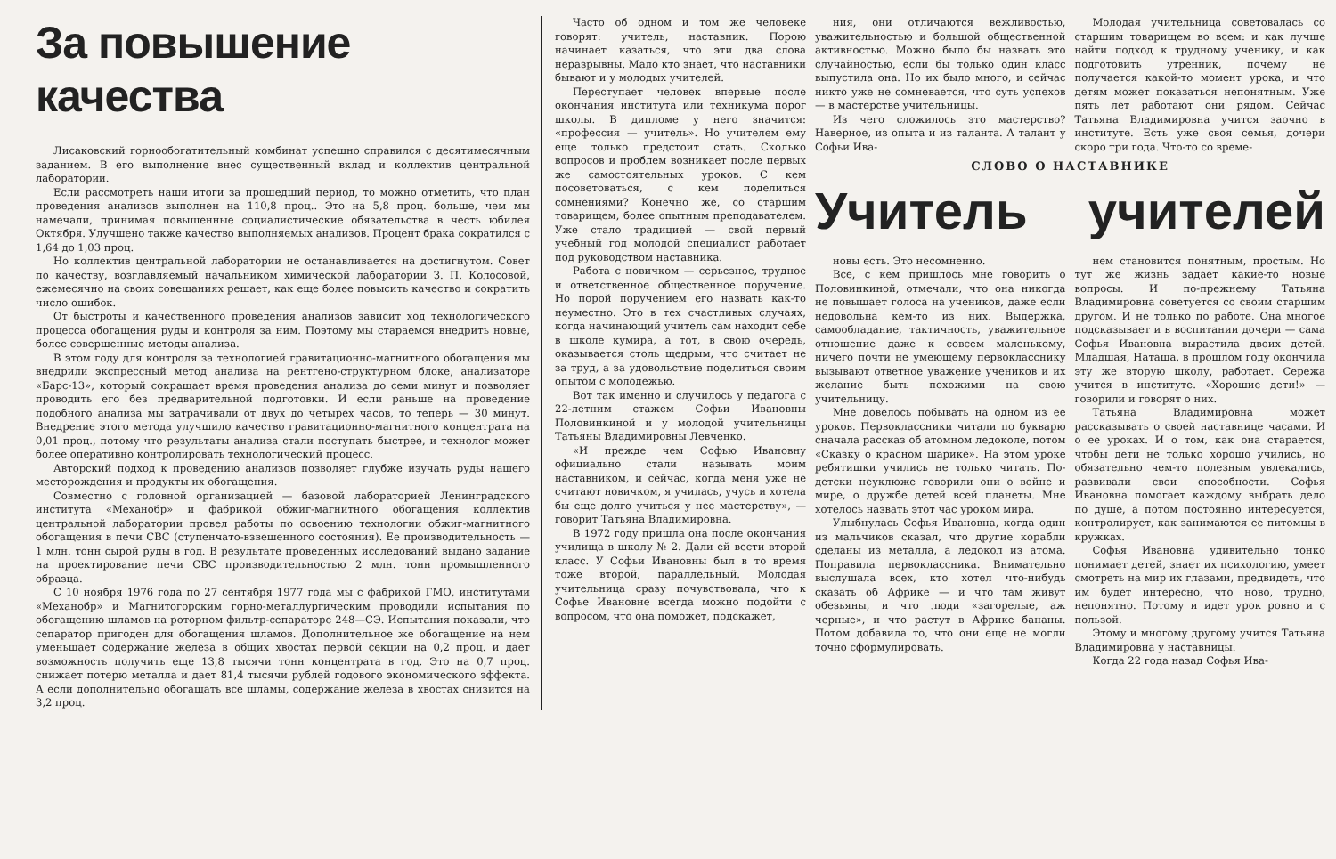За повышение качества
Лисаковский горнообогатительный комбинат успешно справился с десятимесячным заданием. В его выполнение внес существенный вклад и коллектив центральной лаборатории.
Если рассмотреть наши итоги за прошедший период, то можно отметить, что план проведения анализов выполнен на 110,8 проц.. Это на 5,8 проц. больше, чем мы намечали, принимая повышенные социалистические обязательства в честь юбилея Октября. Улучшено также качество выполняемых анализов. Процент брака сократился с 1,64 до 1,03 проц.
Но коллектив центральной лаборатории не останавливается на достигнутом. Совет по качеству, возглавляемый начальником химической лаборатории З. П. Колосовой, ежемесячно на своих совещаниях решает, как еще более повысить качество и сократить число ошибок.
От быстроты и качественного проведения анализов зависит ход технологического процесса обогащения руды и контроля за ним. Поэтому мы стараемся внедрить новые, более совершенные методы анализа.
В этом году для контроля за технологией гравитационно-магнитного обогащения мы внедрили экспрессный метод анализа на рентгено-структурном блоке, анализаторе «Барс-13», который сокращает время проведения анализа до семи минут и позволяет проводить его без предварительной подготовки. И если раньше на проведение подобного анализа мы затрачивали от двух до четырех часов, то теперь — 30 минут. Внедрение этого метода улучшило качество гравитационно-магнитного концентрата на 0,01 проц., потому что результаты анализа стали поступать быстрее, и технолог может более оперативно контролировать технологический процесс.
Авторский подход к проведению анализов позволяет глубже изучать руды нашего месторождения и продукты их обогащения.
Совместно с головной организацией — базовой лабораторией Ленинградского института «Механобр» и фабрикой обжиг-магнитного обогащения коллектив центральной лаборатории провел работы по освоению технологии обжиг-магнитного обогащения в печи СВС (ступенчато-взвешенного состояния). Ее производительность — 1 млн. тонн сырой руды в год. В результате проведенных исследований выдано задание на проектирование печи СВС производительностью 2 млн. тонн промышленного образца.
С 10 ноября 1976 года по 27 сентября 1977 года мы с фабрикой ГМО, институтами «Механобр» и Магнитогорским горно-металлургическим проводили испытания по обогащению шламов на роторном фильтр-сепараторе 248—СЭ. Испытания показали, что сепаратор пригоден для обогащения шламов. Дополнительное же обогащение на нем уменьшает содержание железа в общих хвостах первой секции на 0,2 проц. и дает возможность получить еще 13,8 тысячи тонн концентрата в год. Это на 0,7 проц. снижает потерю металла и дает 81,4 тысячи рублей годового экономического эффекта. А если дополнительно обогащать все шламы, содержание железа в хвостах снизится на 3,2 проц.
Часто об одном и том же человеке говорят: учитель, наставник. Порою начинает казаться, что эти два слова неразрывны. Мало кто знает, что наставники бывают и у молодых учителей.
Переступает человек впервые после окончания института или техникума порог школы. В дипломе у него значится: «профессия — учитель». Но учителем ему еще только предстоит стать. Сколько вопросов и проблем возникает после первых же самостоятельных уроков. С кем посоветоваться, с кем поделиться сомнениями? Конечно же, со старшим товарищем, более опытным преподавателем. Уже стало традицией — свой первый учебный год молодой специалист работает под руководством наставника.
Работа с новичком — серьезное, трудное и ответственное общественное поручение. Но порой поручением его назвать как-то неуместно. Это в тех счастливых случаях, когда начинающий учитель сам находит себе в школе кумира, а тот, в свою очередь, оказывается столь щедрым, что считает не за труд, а за удовольствие поделиться своим опытом с молодежью.
Вот так именно и случилось у педагога с 22-летним стажем Софьи Ивановны Половинкиной и у молодой учительницы Татьяны Владимировны Левченко.
«И прежде чем Софью Ивановну официально стали называть моим наставником, и сейчас, когда меня уже не считают новичком, я училась, учусь и хотела бы еще долго учиться у нее мастерству», — говорит Татьяна Владимировна.
В 1972 году пришла она после окончания училища в школу № 2. Дали ей вести второй класс. У Софьи Ивановны был в то время тоже второй, параллельный. Молодая учительница сразу почувствовала, что к Софье Ивановне всегда можно подойти с вопросом, что она поможет, подскажет,
ния, они отличаются вежливостью, уважительностью и большой общественной активностью. Можно было бы назвать это случайностью, если бы только один класс выпустила она. Но их было много, и сейчас никто уже не сомневается, что суть успехов — в мастерстве учительницы.
Из чего сложилось это мастерство? Наверное, из опыта и из таланта. А талант у Софьи Ива-
Молодая учительница советовалась со старшим товарищем во всем: и как лучше найти подход к трудному ученику, и как подготовить утренник, почему не получается какой-то момент урока, и что детям может показаться непонятным. Уже пять лет работают они рядом. Сейчас Татьяна Владимировна учится заочно в институте. Есть уже своя семья, дочери скоро три года. Что-то со време-
СЛОВО О НАСТАВНИКЕ
Учитель учителей
новы есть. Это несомненно.
Все, с кем пришлось мне говорить о Половинкиной, отмечали, что она никогда не повышает голоса на учеников, даже если недовольна кем-то из них. Выдержка, самообладание, тактичность, уважительное отношение даже к совсем маленькому, ничего почти не умеющему первокласснику вызывают ответное уважение учеников и их желание быть похожими на свою учительницу.
Мне довелось побывать на одном из ее уроков. Первоклассники читали по букварю сначала рассказ об атомном ледоколе, потом «Сказку о красном шарике». На этом уроке ребятишки учились не только читать. По-детски неуклюже говорили они о войне и мире, о дружбе детей всей планеты. Мне хотелось назвать этот час уроком мира.
Улыбнулась Софья Ивановна, когда один из мальчиков сказал, что другие корабли сделаны из металла, а ледокол из атома. Поправила первоклассника. Внимательно выслушала всех, кто хотел что-нибудь сказать об Африке — и что там живут обезьяны, и что люди «загорелые, аж черные», и что растут в Африке бананы. Потом добавила то, что они еще не могли точно сформулировать.
нем становится понятным, простым. Но тут же жизнь задает какие-то новые вопросы. И по-прежнему Татьяна Владимировна советуется со своим старшим другом. И не только по работе. Она многое подсказывает и в воспитании дочери — сама Софья Ивановна вырастила двоих детей. Младшая, Наташа, в прошлом году окончила эту же вторую школу, работает. Сережа учится в институте. «Хорошие дети!» — говорили и говорят о них.
Татьяна Владимировна может рассказывать о своей наставнице часами. И о ее уроках. И о том, как она старается, чтобы дети не только хорошо учились, но обязательно чем-то полезным увлекались, развивали свои способности. Софья Ивановна помогает каждому выбрать дело по душе, а потом постоянно интересуется, контролирует, как занимаются ее питомцы в кружках.
Софья Ивановна удивительно тонко понимает детей, знает их психологию, умеет смотреть на мир их глазами, предвидеть, что им будет интересно, что ново, трудно, непонятно. Потому и идет урок ровно и с пользой.
Этому и многому другому учится Татьяна Владимировна у наставницы.
Когда 22 года назад Софья Ива-